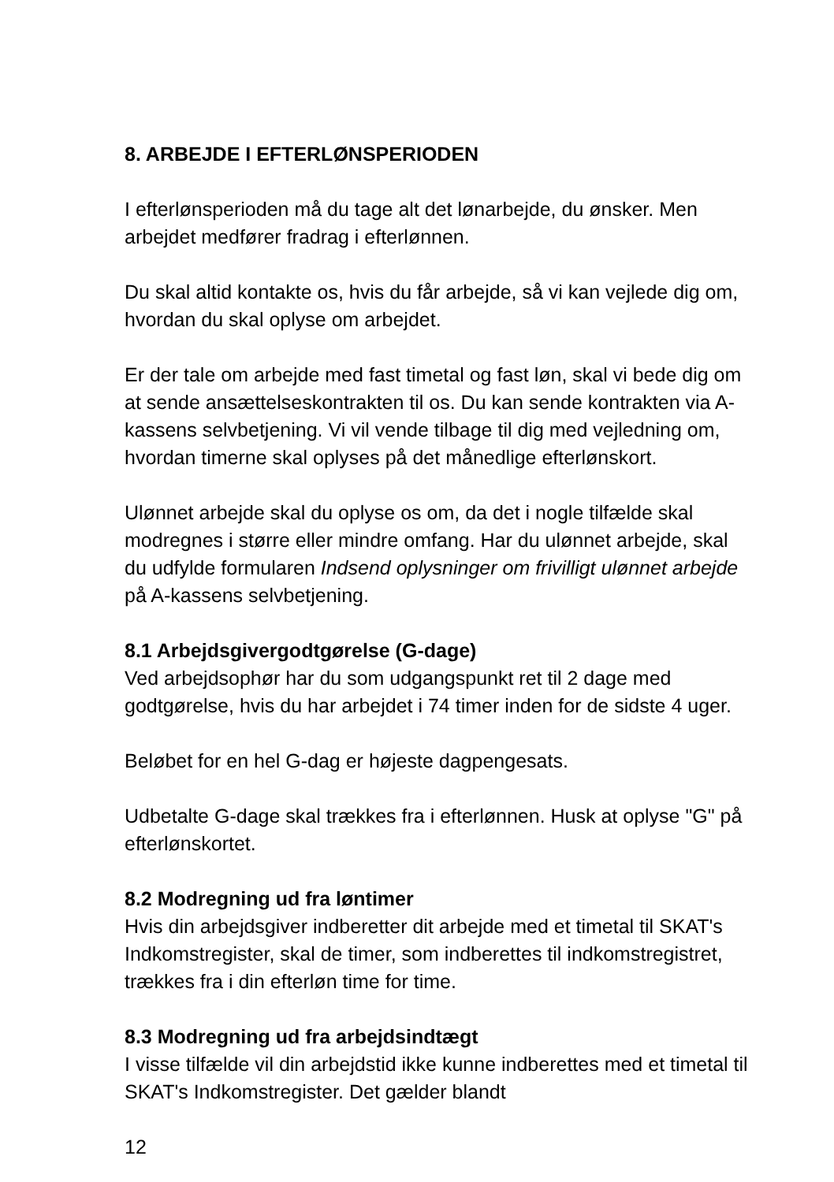8. ARBEJDE I EFTERLØNSPERIODEN
I efterlønsperioden må du tage alt det lønarbejde, du ønsker. Men arbejdet medfører fradrag i efterlønnen.
Du skal altid kontakte os, hvis du får arbejde, så vi kan vejlede dig om, hvordan du skal oplyse om arbejdet.
Er der tale om arbejde med fast timetal og fast løn, skal vi bede dig om at sende ansættelseskontrakten til os. Du kan sende kontrakten via A-kassens selvbetjening. Vi vil vende tilbage til dig med vejledning om, hvordan timerne skal oplyses på det månedlige efterlønskort.
Ulønnet arbejde skal du oplyse os om, da det i nogle tilfælde skal modregnes i større eller mindre omfang. Har du ulønnet arbejde, skal du udfylde formularen Indsend oplysninger om frivilligt ulønnet arbejde på A-kassens selvbetjening.
8.1 Arbejdsgivergodtgørelse (G-dage)
Ved arbejdsophør har du som udgangspunkt ret til 2 dage med godtgørelse, hvis du har arbejdet i 74 timer inden for de sidste 4 uger.
Beløbet for en hel G-dag er højeste dagpengesats.
Udbetalte G-dage skal trækkes fra i efterlønnen. Husk at oplyse "G" på efterlønskortet.
8.2 Modregning ud fra løntimer
Hvis din arbejdsgiver indberetter dit arbejde med et timetal til SKAT's Indkomstregister, skal de timer, som indberettes til indkomstregistret, trækkes fra i din efterløn time for time.
8.3 Modregning ud fra arbejdsindtægt
I visse tilfælde vil din arbejdstid ikke kunne indberettes med et timetal til SKAT's Indkomstregister. Det gælder blandt
12